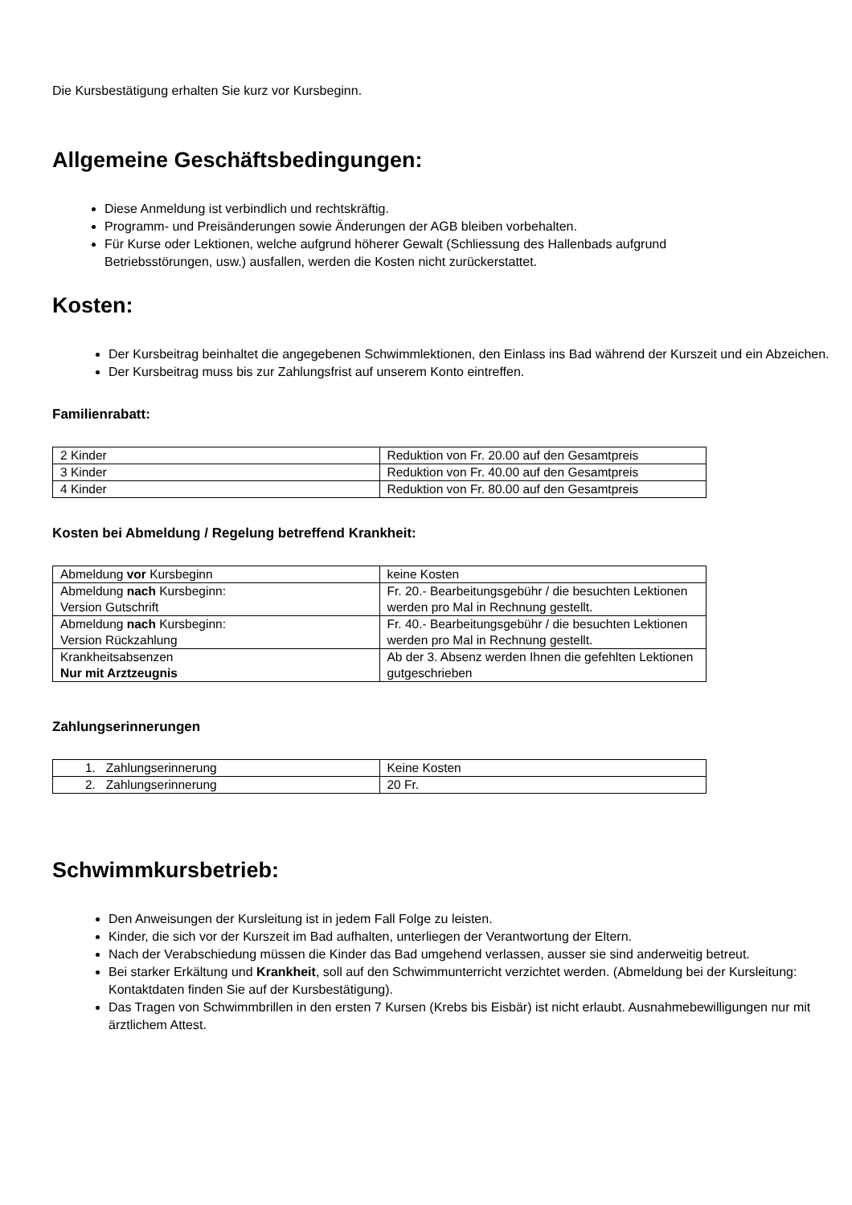Die Kursbestätigung erhalten Sie kurz vor Kursbeginn.
Allgemeine Geschäftsbedingungen:
Diese Anmeldung ist verbindlich und rechtskräftig.
Programm- und Preisänderungen sowie Änderungen der AGB bleiben vorbehalten.
Für Kurse oder Lektionen, welche aufgrund höherer Gewalt (Schliessung des Hallenbads aufgrund Betriebsstörungen, usw.) ausfallen, werden die Kosten nicht zurückerstattet.
Kosten:
Der Kursbeitrag beinhaltet die angegebenen Schwimmlektionen, den Einlass ins Bad während der Kurszeit und ein Abzeichen.
Der Kursbeitrag muss bis zur Zahlungsfrist auf unserem Konto eintreffen.
Familienrabatt:
| 2 Kinder | Reduktion von Fr. 20.00 auf den Gesamtpreis |
| 3 Kinder | Reduktion von Fr. 40.00 auf den Gesamtpreis |
| 4 Kinder | Reduktion von Fr. 80.00 auf den Gesamtpreis |
Kosten bei Abmeldung / Regelung betreffend Krankheit:
| Abmeldung vor Kursbeginn | keine Kosten |
| Abmeldung nach Kursbeginn: Version Gutschrift | Fr. 20.- Bearbeitungsgebühr / die besuchten Lektionen werden pro Mal in Rechnung gestellt. |
| Abmeldung nach Kursbeginn: Version Rückzahlung | Fr. 40.- Bearbeitungsgebühr / die besuchten Lektionen werden pro Mal in Rechnung gestellt. |
| Krankheitsabsenzen Nur mit Arztzeugnis | Ab der 3. Absenz werden Ihnen die gefehlten Lektionen gutgeschrieben |
Zahlungserinnerungen
| 1. Zahlungserinnerung | Keine Kosten |
| 2. Zahlungserinnerung | 20 Fr. |
Schwimmkursbetrieb:
Den Anweisungen der Kursleitung ist in jedem Fall Folge zu leisten.
Kinder, die sich vor der Kurszeit im Bad aufhalten, unterliegen der Verantwortung der Eltern.
Nach der Verabschiedung müssen die Kinder das Bad umgehend verlassen, ausser sie sind anderweitig betreut.
Bei starker Erkältung und Krankheit, soll auf den Schwimmunterricht verzichtet werden. (Abmeldung bei der Kursleitung: Kontaktdaten finden Sie auf der Kursbestätigung).
Das Tragen von Schwimmbrillen in den ersten 7 Kursen (Krebs bis Eisbär) ist nicht erlaubt. Ausnahmebewilligungen nur mit ärztlichem Attest.